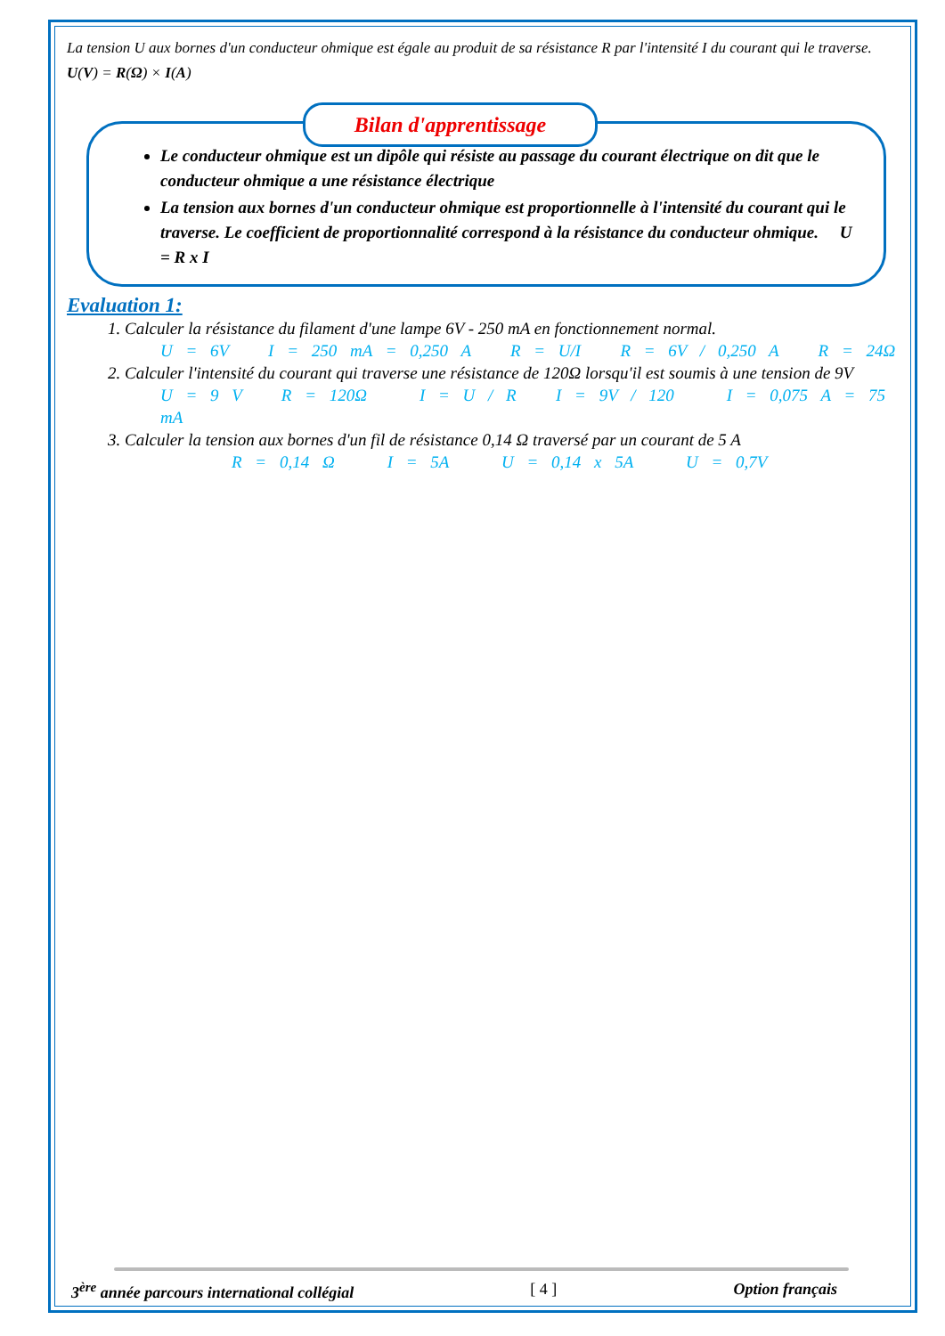La tension U aux bornes d'un conducteur ohmique est égale au produit de sa résistance R par l'intensité I du courant qui le traverse. U(V) = R(Ω) × I(A)
Bilan d'apprentissage
Le conducteur ohmique est un dipôle qui résiste au passage du courant électrique on dit que le conducteur ohmique a une résistance électrique
La tension aux bornes d'un conducteur ohmique est proportionnelle à l'intensité du courant qui le traverse. Le coefficient de proportionnalité correspond à la résistance du conducteur ohmique. U = R x I
Evaluation 1:
1. Calculer la résistance du filament d'une lampe 6V - 250 mA en fonctionnement normal.
U = 6V I = 250 mA = 0,250 A R = U/I R = 6V / 0,250 A R = 24Ω
2. Calculer l'intensité du courant qui traverse une résistance de 120Ω lorsqu'il est soumis à une tension de 9V
U = 9 V R = 120Ω I = U / R I = 9V / 120 I = 0,075 A = 75 mA
3. Calculer la tension aux bornes d'un fil de résistance 0,14 Ω traversé par un courant de 5 A
R = 0,14 Ω I = 5A U = 0,14 x 5A U = 0,7V
3<sup>ère</sup> année parcours international collégial [ 4 ] Option français